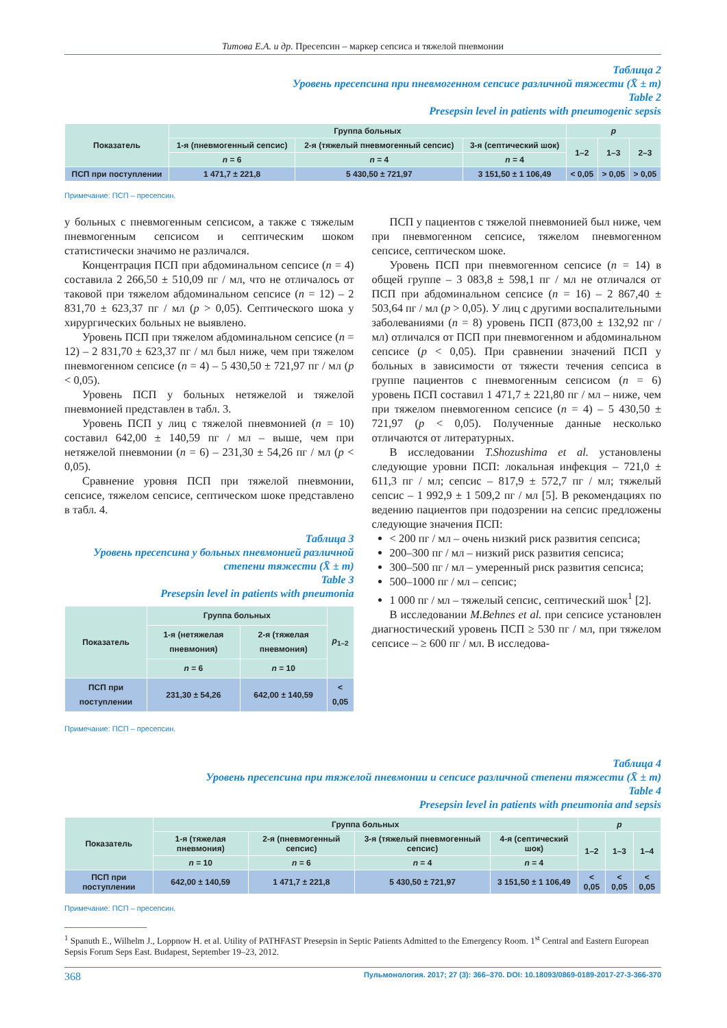Титова Е.А. и др. Пресепсин – маркер сепсиса и тяжелой пневмонии
Таблица 2
Уровень пресепсина при пневмогенном сепсисе различной тяжести (X̄ ± m)
Table 2
Presepsin level in patients with pneumogenic sepsis
| Показатель | Группа больных | | | p | | |
| --- | --- | --- | --- | --- | --- | --- |
| | 1-я (пневмогенный сепсис) | 2-я (тяжелый пневмогенный сепсис) | 3-я (септический шок) | 1–2 | 1–3 | 2–3 |
| | n = 6 | n = 4 | n = 4 | | | |
| ПСП при поступлении | 1 471,7 ± 221,8 | 5 430,50 ± 721,97 | 3 151,50 ± 1 106,49 | < 0,05 | > 0,05 | > 0,05 |
Примечание: ПСП – пресепсин.
у больных с пневмогенным сепсисом, а также с тяжелым пневмогенным сепсисом и септическим шоком статистически значимо не различался.
Концентрация ПСП при абдоминальном сепсисе (n = 4) составила 2 266,50 ± 510,09 пг / мл, что не отличалось от таковой при тяжелом абдоминальном сепсисе (n = 12) – 2 831,70 ± 623,37 пг / мл (p > 0,05). Септического шока у хирургических больных не выявлено.
Уровень ПСП при тяжелом абдоминальном сепсисе (n = 12) – 2 831,70 ± 623,37 пг / мл был ниже, чем при тяжелом пневмогенном сепсисе (n = 4) – 5 430,50 ± 721,97 пг / мл (p < 0,05).
Уровень ПСП у больных нетяжелой и тяжелой пневмонией представлен в табл. 3.
Уровень ПСП у лиц с тяжелой пневмонией (n = 10) составил 642,00 ± 140,59 пг / мл – выше, чем при нетяжелой пневмонии (n = 6) – 231,30 ± 54,26 пг / мл (p < 0,05).
Сравнение уровня ПСП при тяжелой пневмонии, сепсисе, тяжелом сепсисе, септическом шоке представлено в табл. 4.
Таблица 3
Уровень пресепсина у больных пневмонией различной степени тяжести (X̄ ± m)
Table 3
Presepsin level in patients with pneumonia
| Показатель | Группа больных | | p<sub>1–2</sub> |
| --- | --- | --- | --- |
| | 1-я (нетяжелая пневмония) | 2-я (тяжелая пневмония) | |
| | n = 6 | n = 10 | |
| ПСП при поступлении | 231,30 ± 54,26 | 642,00 ± 140,59 | < 0,05 |
Примечание: ПСП – пресепсин.
ПСП у пациентов с тяжелой пневмонией был ниже, чем при пневмогенном сепсисе, тяжелом пневмогенном сепсисе, септическом шоке.
Уровень ПСП при пневмогенном сепсисе (n = 14) в общей группе – 3 083,8 ± 598,1 пг / мл не отличался от ПСП при абдоминальном сепсисе (n = 16) – 2 867,40 ± 503,64 пг / мл (p > 0,05). У лиц с другими воспалительными заболеваниями (n = 8) уровень ПСП (873,00 ± 132,92 пг / мл) отличался от ПСП при пневмогенном и абдоминальном сепсисе (p < 0,05). При сравнении значений ПСП у больных в зависимости от тяжести течения сепсиса в группе пациентов с пневмогенным сепсисом (n = 6) уровень ПСП составил 1 471,7 ± 221,80 пг / мл – ниже, чем при тяжелом пневмогенном сепсисе (n = 4) – 5 430,50 ± 721,97 (p < 0,05). Полученные данные несколько отличаются от литературных.
В исследовании T.Shozushima et al. установлены следующие уровни ПСП: локальная инфекция – 721,0 ± 611,3 пг / мл; сепсис – 817,9 ± 572,7 пг / мл; тяжелый сепсис – 1 992,9 ± 1 509,2 пг / мл [5]. В рекомендациях по ведению пациентов при подозрении на сепсис предложены следующие значения ПСП:
< 200 пг / мл – очень низкий риск развития сепсиса;
200–300 пг / мл – низкий риск развития сепсиса;
300–500 пг / мл – умеренный риск развития сепсиса;
500–1000 пг / мл – сепсис;
1 000 пг / мл – тяжелый сепсис, септический шок<sup>1</sup> [2].
В исследовании M.Behnes et al. при сепсисе установлен диагностический уровень ПСП ≥ 530 пг / мл, при тяжелом сепсисе – ≥ 600 пг / мл. В исследова-
Таблица 4
Уровень пресепсина при тяжелой пневмонии и сепсисе различной степени тяжести (X̄ ± m)
Table 4
Presepsin level in patients with pneumonia and sepsis
| Показатель | Группа больных | | | | p | | |
| --- | --- | --- | --- | --- | --- | --- | --- |
| | 1-я (тяжелая пневмония) | 2-я (пневмогенный сепсис) | 3-я (тяжелый пневмогенный сепсис) | 4-я (септический шок) | 1–2 | 1–3 | 1–4 |
| | n = 10 | n = 6 | n = 4 | n = 4 | | | |
| ПСП при поступлении | 642,00 ± 140,59 | 1 471,7 ± 221,8 | 5 430,50 ± 721,97 | 3 151,50 ± 1 106,49 | < 0,05 | < 0,05 | < 0,05 |
Примечание: ПСП – пресепсин.
<sup>1</sup> Spanuth E., Wilhelm J., Loppnow H. et al. Utility of PATHFAST Presepsin in Septic Patients Admitted to the Emergency Room. 1<sup>st</sup> Central and Eastern European Sepsis Forum Seps East. Budapest, September 19–23, 2012.
368 Пульмонология. 2017; 27 (3): 366–370. DOI: 10.18093/0869-0189-2017-27-3-366-370